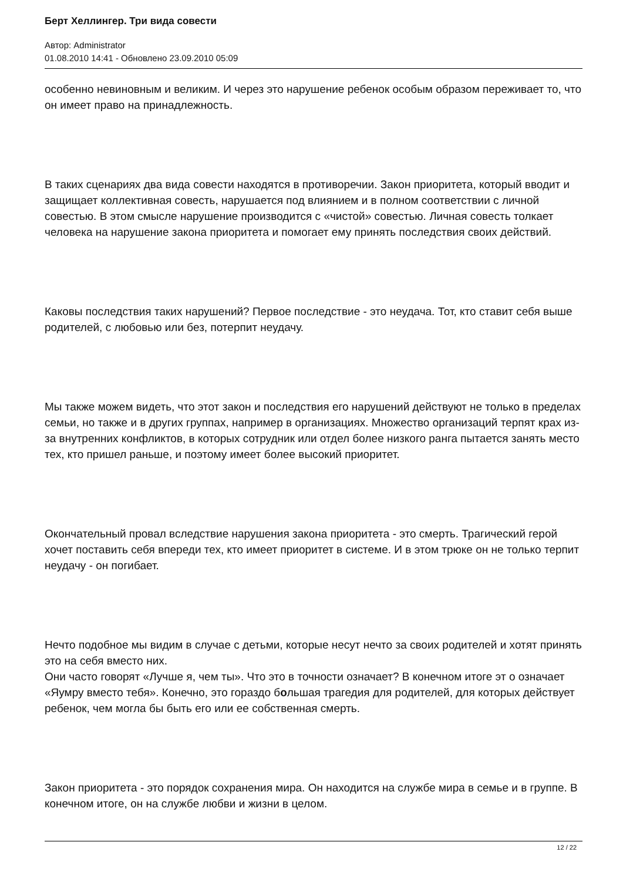Берт Хеллингер. Три вида совести
Автор: Administrator
01.08.2010 14:41 - Обновлено 23.09.2010 05:09
особенно невиновным и великим. И через это нарушение ребенок особым образом переживает то, что он имеет право на принадлежность.
В таких сценариях два вида совести находятся в противоречии. Закон приоритета, который вводит и защищает коллективная совесть, нарушается под влиянием и в полном соответствии с личной совестью. В этом смысле нарушение производится с «чистой» совестью. Личная совесть толкает человека на нарушение закона приоритета и помогает ему принять последствия своих действий.
Каковы последствия таких нарушений? Первое последствие - это неудача. Тот, кто ставит себя выше родителей, с любовью или без, потерпит неудачу.
Мы также можем видеть, что этот закон и последствия его нарушений действуют не только в пределах семьи, но также и в других группах, например в организациях. Множество организаций терпят крах из-за внутренних конфликтов, в которых сотрудник или отдел более низкого ранга пытается занять место тех, кто пришел раньше, и поэтому имеет более высокий приоритет.
Окончательный провал вследствие нарушения закона приоритета - это смерть. Трагический герой хочет поставить себя впереди тех, кто имеет приоритет в системе. И в этом трюке он не только терпит неудачу - он погибает.
Нечто подобное мы видим в случае с детьми, которые несут нечто за своих родителей и хотят принять это на себя вместо них.
Они часто говорят «Лучше я, чем ты». Что это в точности означает? В конечном итоге эт о означает «Яумру вместо тебя». Конечно, это гораздо большая трагедия для родителей, для которых действует ребенок, чем могла бы быть его или ее собственная смерть.
Закон приоритета - это порядок сохранения мира. Он находится на службе мира в семье и в группе. В конечном итоге, он на службе любви и жизни в целом.
12 / 22